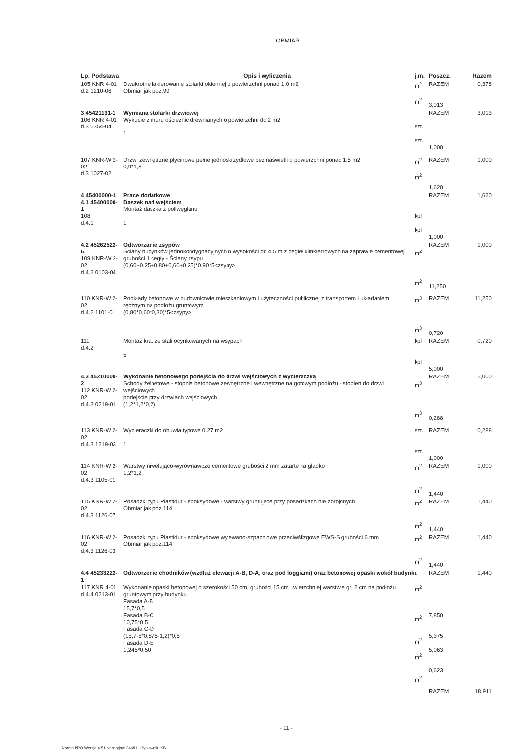OBMIAR
| Lp. Podstawa | Opis i wyliczenia | j.m. | Poszcz. | Razem |
| --- | --- | --- | --- | --- |
| 105 KNR 4-01 d.2 1210-06 | Dwukrotne lakierowanie stolarki okiennej o powierzchni ponad 1.0 m2 Obmiar jak poz.99 | m<sup>2</sup> m<sup>2</sup> | RAZEM 3,013 | 0,378 |
| 3 45421131-1 106 KNR 4-01 d.3 0354-04 | Wymiana stolarki drzwiowej Wykucie z muru ościeżnic drewnianych o powierzchni do 2 m2 1 | szt. szt. | RAZEM 1,000 | 3,013 |
| 107 KNR-W 2-02 d.3 1027-02 | Drzwi zewnętrzne płycinowe pełne jednoskrzydłowe bez naświetli o powierzchni ponad 1.5 m2 0,9*1,8 | m<sup>2</sup> m<sup>2</sup> | RAZEM 1,620 | 1,000 |
| 4 45400000-1 4.1 45400000-1 108 d.4.1 | Prace dodatkowe Daszek nad wejściem Montaż daszka z poliwęglanu 1 | kpl kpl | RAZEM 1,000 | 1,620 |
| 4.2 45262522-6 109 KNR-W 2-02 d.4.2 0103-04 | Odtworzanie zsypów Ściany budynków jednokondygnacyjnych o wysokości do 4.5 m z cegieł klinkierrowych na zaprawie cementowej grubości 1 cegły - Ściany zsypu (0,60+0,25+0,80+0,60+0,25)*0,90*5<zsypy> | m<sup>2</sup> m<sup>2</sup> | RAZEM 11,250 | 1,000 |
| 110 KNR-W 2-02 d.4.2 1101-01 | Podkłady betonowe w budownictwie mieszkaniowym i użyteczności publicznej z transportem i układaniem ręcznym na podłożu gruntowym (0,80*0,60*0,30)*5<zsypy> | m<sup>3</sup> m<sup>3</sup> | RAZEM 0,720 | 11,250 |
| 111 d.4.2 | Montaż krat ze stali ocynkowanych na wsypach 5 | kpl kpl | RAZEM 5,000 | 0,720 |
| 4.3 45210000-2 112 KNR-W 2-02 d.4.3 0219-01 | Wykonanie betonowego podejścia do drzwi wejściowych z wycieraczką Schody żelbetowe - stopnie betonowe zewnętrzne i wewnętrzne na gotowym podłożu - stopień do drzwi wejściowych podejście przy drzwiach wejściowych (1,2*1,2*0,2) | m<sup>3</sup> m<sup>3</sup> | RAZEM 0,288 | 5,000 |
| 113 KNR-W 2-02 d.4.3 1219-03 | Wycieraczki do obuwia typowe 0.27 m2 1 | szt. szt. | RAZEM 1,000 | 0,288 |
| 114 KNR-W 2-02 d.4.3 1105-01 | Warstwy niwelująco-wyrównawcze cementowe grubości 2 mm zatarte na gładko 1,2*1,2 | m<sup>2</sup> m<sup>2</sup> | RAZEM 1,440 | 1,000 |
| 115 KNR-W 2-02 d.4.3 1126-07 | Posadzki typu Plastidur - epoksydowe - warstwy gruntujące przy posadzkach nie zbrojonych Obmiar jak poz.114 | m<sup>2</sup> m<sup>2</sup> | RAZEM 1,440 | 1,440 |
| 116 KNR-W 2-02 d.4.3 1126-03 | Posadzki typu Plastidur - epoksydowe wylewano-szpachlowe przeciwślizgowe EWS-S grubości 6 mm Obmiar jak poz.114 | m<sup>2</sup> m<sup>2</sup> | RAZEM 1,440 | 1,440 |
| 4.4 45233222-1 | Odtworzenie chodników (wzdłuż elewacji A-B, D-A, oraz pod loggiami) oraz betonowej opaski wokół budynku | | RAZEM | 1,440 |
| 117 KNR 4-01 d.4.4 0213-01 | Wykonanie opaski betonowej o szerokości 50 cm, grubości 15 cm i wierzchniej warstwie gr. 2 cm na podłożu gruntowym przy budynku Fasada A-B 15,7*0,5 Fasada B-C 10,75*0,5 Fasada C-D (15,7-5*0,875-1,2)*0,5 Fasada D-E 1,245*0,50 | m<sup>2</sup> m<sup>2</sup> m<sup>2</sup> m<sup>2</sup> m<sup>2</sup> | 7,850 5,375 5,063 0,623 RAZEM | 18,911 |
- 11 -
Norma PRO Wersja 4.51 Nr seryjny: 34681 Użytkownik: KB